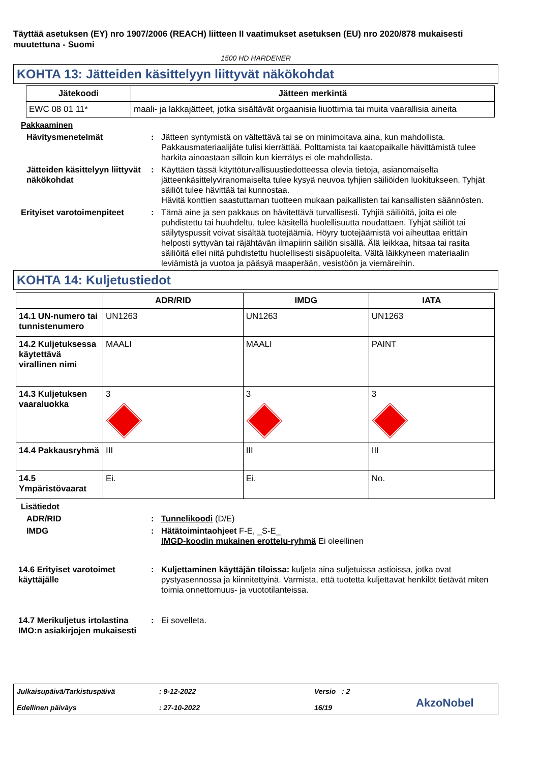Täyttää asetuksen (EY) nro 1907/2006 (REACH) liitteen II vaatimukset asetuksen (EU) nro 2020/878 mukaisesti muutettuna - Suomi
1500 HD HARDENER
KOHTA 13: Jätteiden käsittelyyn liittyvät näkökohdat
| Jätekoodi | Jätteen merkintä |
| --- | --- |
| EWC 08 01 11* | maali- ja lakkajätteet, jotka sisältävät orgaanisia liuottimia tai muita vaarallisia aineita |
Pakkaaminen
Hävitysmenetelmät : Jätteen syntymistä on vältettävä tai se on minimoitava aina, kun mahdollista. Pakkausmateriaalijäte tulisi kierrättää. Polttamista tai kaatopaikalle hävittämistä tulee harkita ainoastaan silloin kun kierrätys ei ole mahdollista.
Jätteiden käsittelyyn liittyvät näkökohdat
: Käyttäen tässä käyttöturvallisuustiedotteessa olevia tietoja, asianomaiselta jätteenkäsittelyviranomaiselta tulee kysyä neuvoa tyhjien säiliöiden luokitukseen. Tyhjät säiliöt tulee hävittää tai kunnostaa.
Hävitä konttien saastuttaman tuotteen mukaan paikallisten tai kansallisten säännösten.
Erityiset varotoimenpiteet
: Tämä aine ja sen pakkaus on hävitettävä turvallisesti. Tyhjiä säiliöitä, joita ei ole puhdistettu tai huuhdeltu, tulee käsitellä huolellisuutta noudattaen. Tyhjät säiliöt tai säilytyspussit voivat sisältää tuotejäämiä. Höyry tuotejäämistä voi aiheuttaa erittäin helposti syttyvän tai räjähtävän ilmapiirin säiliön sisällä. Älä leikkaa, hitsaa tai rasita säiliöitä ellei niitä puhdistettu huolellisesti sisäpuolelta. Vältä läikkyneen materiaalin leviämistä ja vuotoa ja pääsyä maaperään, vesistöön ja viemäreihin.
KOHTA 14: Kuljetustiedot
| | ADR/RID | IMDG | IATA |
| --- | --- | --- | --- |
| 14.1 UN-numero tai tunnistenumero | UN1263 | UN1263 | UN1263 |
| 14.2 Kuljetuksessa käytettävä virallinen nimi | MAALI | MAALI | PAINT |
| 14.3 Kuljetuksen vaaraluokka | 3 | 3 | 3 |
| 14.4 Pakkausryhmä | III | III | III |
| 14.5 Ympäristövaarat | Ei. | Ei. | No. |
Lisätiedot
ADR/RID : Tunnelikoodi (D/E)
IMDG : Hätätoimintaohjeet F-E, _S-E_
IMGD-koodin mukainen erottelu-ryhmä Ei oleellinen
14.6 Erityiset varotoimet käyttäjälle
: Kuljettaminen käyttäjän tiloissa: kuljeta aina suljetuissa astioissa, jotka ovat pystyasennossa ja kiinnitettyinä. Varmista, että tuotetta kuljettavat henkilöt tietävät miten toimia onnettomuus- ja vuototilanteissa.
14.7 Merikuljetus irtolastina IMO:n asiakirjojen mukaisesti
: Ei sovelleta.
Julkaisupäivä/Tarkistuspäivä
Edellinen päiväys
: 9-12-2022
: 27-10-2022
Versio : 2
16/19
AkzoNobel